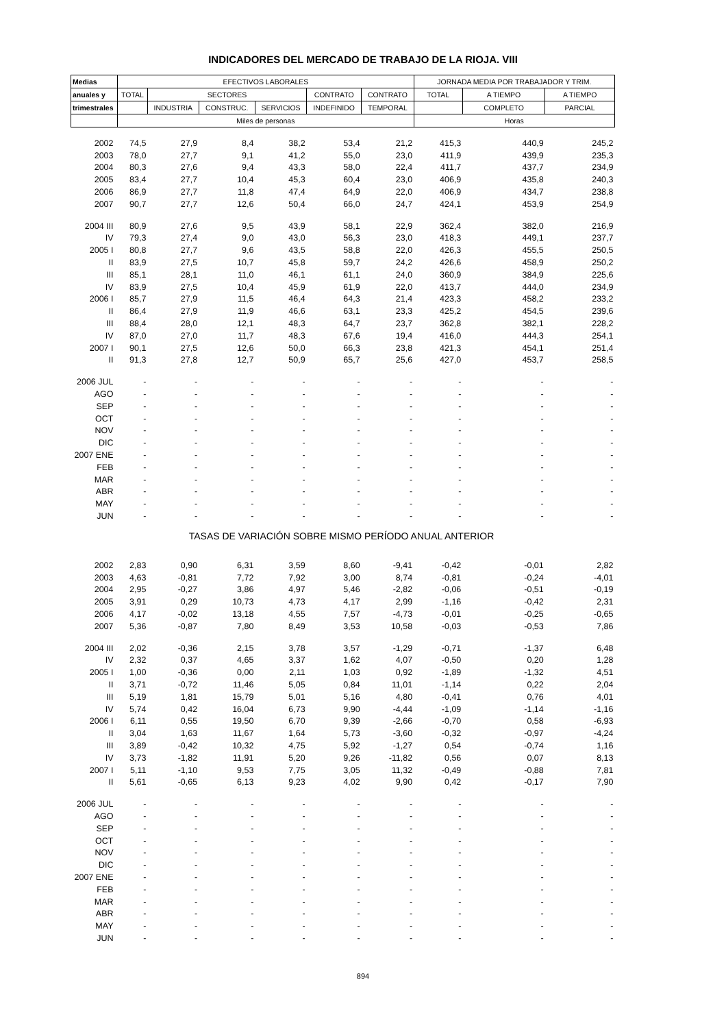INDICADORES DEL MERCADO DE TRABAJO DE LA RIOJA. VIII
| Medias | EFECTIVOS LABORALES | | | | | | JORNADA MEDIA POR TRABAJADOR Y TRIM. | | |
| --- | --- | --- | --- | --- | --- | --- | --- | --- | --- |
| anuales y | TOTAL | SECTORES | | | CONTRATO | CONTRATO | TOTAL | A TIEMPO | A TIEMPO |
| trimestrales | | INDUSTRIA | CONSTRUC. | SERVICIOS | INDEFINIDO | TEMPORAL | | COMPLETO | PARCIAL |
| | Miles de personas | | | | | | Horas | | |
| 2002 | 74,5 | 27,9 | 8,4 | 38,2 | 53,4 | 21,2 | 415,3 | 440,9 | 245,2 |
| 2003 | 78,0 | 27,7 | 9,1 | 41,2 | 55,0 | 23,0 | 411,9 | 439,9 | 235,3 |
| 2004 | 80,3 | 27,6 | 9,4 | 43,3 | 58,0 | 22,4 | 411,7 | 437,7 | 234,9 |
| 2005 | 83,4 | 27,7 | 10,4 | 45,3 | 60,4 | 23,0 | 406,9 | 435,8 | 240,3 |
| 2006 | 86,9 | 27,7 | 11,8 | 47,4 | 64,9 | 22,0 | 406,9 | 434,7 | 238,8 |
| 2007 | 90,7 | 27,7 | 12,6 | 50,4 | 66,0 | 24,7 | 424,1 | 453,9 | 254,9 |
| 2004 III | 80,9 | 27,6 | 9,5 | 43,9 | 58,1 | 22,9 | 362,4 | 382,0 | 216,9 |
| IV | 79,3 | 27,4 | 9,0 | 43,0 | 56,3 | 23,0 | 418,3 | 449,1 | 237,7 |
| 2005 I | 80,8 | 27,7 | 9,6 | 43,5 | 58,8 | 22,0 | 426,3 | 455,5 | 250,5 |
| II | 83,9 | 27,5 | 10,7 | 45,8 | 59,7 | 24,2 | 426,6 | 458,9 | 250,2 |
| III | 85,1 | 28,1 | 11,0 | 46,1 | 61,1 | 24,0 | 360,9 | 384,9 | 225,6 |
| IV | 83,9 | 27,5 | 10,4 | 45,9 | 61,9 | 22,0 | 413,7 | 444,0 | 234,9 |
| 2006 I | 85,7 | 27,9 | 11,5 | 46,4 | 64,3 | 21,4 | 423,3 | 458,2 | 233,2 |
| II | 86,4 | 27,9 | 11,9 | 46,6 | 63,1 | 23,3 | 425,2 | 454,5 | 239,6 |
| III | 88,4 | 28,0 | 12,1 | 48,3 | 64,7 | 23,7 | 362,8 | 382,1 | 228,2 |
| IV | 87,0 | 27,0 | 11,7 | 48,3 | 67,6 | 19,4 | 416,0 | 444,3 | 254,1 |
| 2007 I | 90,1 | 27,5 | 12,6 | 50,0 | 66,3 | 23,8 | 421,3 | 454,1 | 251,4 |
| II | 91,3 | 27,8 | 12,7 | 50,9 | 65,7 | 25,6 | 427,0 | 453,7 | 258,5 |
| 2006 JUL | - | - | - | - | - | - | - | - | - |
| AGO | - | - | - | - | - | - | - | - | - |
| SEP | - | - | - | - | - | - | - | - | - |
| OCT | - | - | - | - | - | - | - | - | - |
| NOV | - | - | - | - | - | - | - | - | - |
| DIC | - | - | - | - | - | - | - | - | - |
| 2007 ENE | - | - | - | - | - | - | - | - | - |
| FEB | - | - | - | - | - | - | - | - | - |
| MAR | - | - | - | - | - | - | - | - | - |
| ABR | - | - | - | - | - | - | - | - | - |
| MAY | - | - | - | - | - | - | - | - | - |
| JUN | - | - | - | - | - | - | - | - | - |
| TASAS DE VARIACIÓN SOBRE MISMO PERÍODO ANUAL ANTERIOR | | | | | | | | | |
| 2002 | 2,83 | 0,90 | 6,31 | 3,59 | 8,60 | -9,41 | -0,42 | -0,01 | 2,82 |
| 2003 | 4,63 | -0,81 | 7,72 | 7,92 | 3,00 | 8,74 | -0,81 | -0,24 | -4,01 |
| 2004 | 2,95 | -0,27 | 3,86 | 4,97 | 5,46 | -2,82 | -0,06 | -0,51 | -0,19 |
| 2005 | 3,91 | 0,29 | 10,73 | 4,73 | 4,17 | 2,99 | -1,16 | -0,42 | 2,31 |
| 2006 | 4,17 | -0,02 | 13,18 | 4,55 | 7,57 | -4,73 | -0,01 | -0,25 | -0,65 |
| 2007 | 5,36 | -0,87 | 7,80 | 8,49 | 3,53 | 10,58 | -0,03 | -0,53 | 7,86 |
| 2004 III | 2,02 | -0,36 | 2,15 | 3,78 | 3,57 | -1,29 | -0,71 | -1,37 | 6,48 |
| IV | 2,32 | 0,37 | 4,65 | 3,37 | 1,62 | 4,07 | -0,50 | 0,20 | 1,28 |
| 2005 I | 1,00 | -0,36 | 0,00 | 2,11 | 1,03 | 0,92 | -1,89 | -1,32 | 4,51 |
| II | 3,71 | -0,72 | 11,46 | 5,05 | 0,84 | 11,01 | -1,14 | 0,22 | 2,04 |
| III | 5,19 | 1,81 | 15,79 | 5,01 | 5,16 | 4,80 | -0,41 | 0,76 | 4,01 |
| IV | 5,74 | 0,42 | 16,04 | 6,73 | 9,90 | -4,44 | -1,09 | -1,14 | -1,16 |
| 2006 I | 6,11 | 0,55 | 19,50 | 6,70 | 9,39 | -2,66 | -0,70 | 0,58 | -6,93 |
| II | 3,04 | 1,63 | 11,67 | 1,64 | 5,73 | -3,60 | -0,32 | -0,97 | -4,24 |
| III | 3,89 | -0,42 | 10,32 | 4,75 | 5,92 | -1,27 | 0,54 | -0,74 | 1,16 |
| IV | 3,73 | -1,82 | 11,91 | 5,20 | 9,26 | -11,82 | 0,56 | 0,07 | 8,13 |
| 2007 I | 5,11 | -1,10 | 9,53 | 7,75 | 3,05 | 11,32 | -0,49 | -0,88 | 7,81 |
| II | 5,61 | -0,65 | 6,13 | 9,23 | 4,02 | 9,90 | 0,42 | -0,17 | 7,90 |
| 2006 JUL | - | - | - | - | - | - | - | - | - |
| AGO | - | - | - | - | - | - | - | - | - |
| SEP | - | - | - | - | - | - | - | - | - |
| OCT | - | - | - | - | - | - | - | - | - |
| NOV | - | - | - | - | - | - | - | - | - |
| DIC | - | - | - | - | - | - | - | - | - |
| 2007 ENE | - | - | - | - | - | - | - | - | - |
| FEB | - | - | - | - | - | - | - | - | - |
| MAR | - | - | - | - | - | - | - | - | - |
| ABR | - | - | - | - | - | - | - | - | - |
| MAY | - | - | - | - | - | - | - | - | - |
| JUN | - | - | - | - | - | - | - | - | - |
894